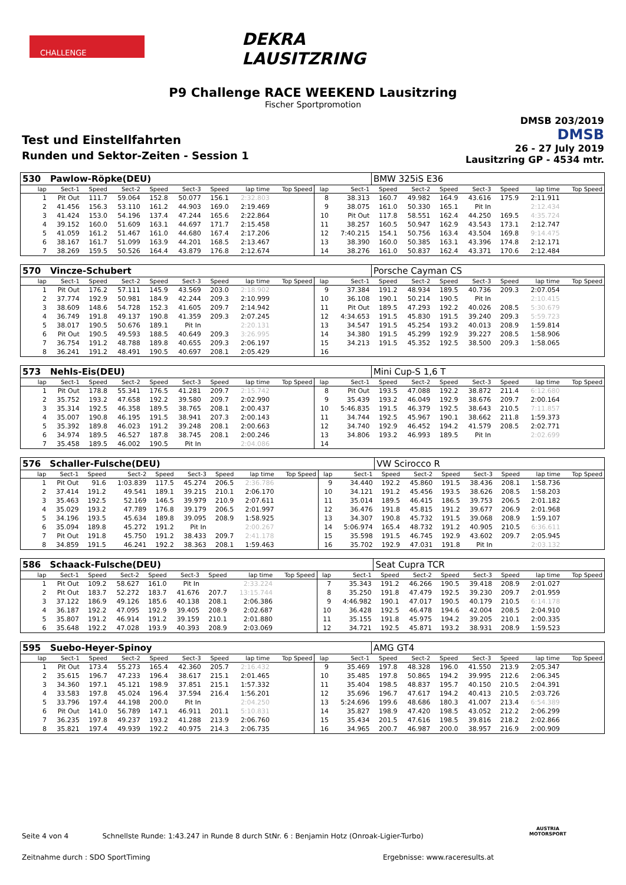CHALLENGE
DEKRA
LAUSITZRING
P9 Challenge RACE WEEKEND Lausitzring
Fischer Sportpromotion
Test und Einstellfahrten
Runden und Sektor-Zeiten - Session 1
DMSB 203/2019
DMSB
26 - 27 July 2019
Lausitzring GP - 4534 mtr.
| 530 | Pawlow-Röpke(DEU) | | | | | | | | | | BMW 325iS E36 | | | | | | |
| lap | Sect-1 | Speed | Sect-2 | Speed | Sect-3 | Speed | lap time | Top Speed | lap | Sect-1 | Speed | Sect-2 | Speed | Sect-3 | Speed | lap time | Top Speed |
| 1 | Pit Out | 111.7 | 59.064 | 152.8 | 50.077 | 156.1 | 2:32.803 | | 8 | 38.313 | 160.7 | 49.982 | 164.9 | 43.616 | 175.9 | 2:11.911 | |
| 2 | 41.456 | 156.3 | 53.110 | 161.2 | 44.903 | 169.0 | 2:19.469 | | 9 | 38.075 | 161.0 | 50.330 | 165.1 | Pit In | | 2:12.434 | |
| 3 | 41.424 | 153.0 | 54.196 | 137.4 | 47.244 | 165.6 | 2:22.864 | | 10 | Pit Out | 117.8 | 58.551 | 162.4 | 44.250 | 169.5 | 4:35.724 | |
| 4 | 39.152 | 160.0 | 51.609 | 163.1 | 44.697 | 171.7 | 2:15.458 | | 11 | 38.257 | 160.5 | 50.947 | 162.9 | 43.543 | 173.1 | 2:12.747 | |
| 5 | 41.059 | 161.2 | 51.467 | 161.0 | 44.680 | 167.4 | 2:17.206 | | 12 | 7:40.215 | 154.1 | 50.756 | 163.4 | 43.504 | 169.8 | 9:14.475 | |
| 6 | 38.167 | 161.7 | 51.099 | 163.9 | 44.201 | 168.5 | 2:13.467 | | 13 | 38.390 | 160.0 | 50.385 | 163.1 | 43.396 | 174.8 | 2:12.171 | |
| 7 | 38.269 | 159.5 | 50.526 | 164.4 | 43.879 | 176.8 | 2:12.674 | | 14 | 38.276 | 161.0 | 50.837 | 162.4 | 43.371 | 170.6 | 2:12.484 | |
| 570 | Vincze-Schubert | | | | | | | | | | Porsche Cayman CS | | | | | | |
| lap | Sect-1 | Speed | Sect-2 | Speed | Sect-3 | Speed | lap time | Top Speed | lap | Sect-1 | Speed | Sect-2 | Speed | Sect-3 | Speed | lap time | Top Speed |
| 1 | Pit Out | 176.2 | 57.111 | 145.9 | 43.569 | 203.0 | 2:18.902 | | 9 | 37.384 | 191.2 | 48.934 | 189.5 | 40.736 | 209.3 | 2:07.054 | |
| 2 | 37.774 | 192.9 | 50.981 | 184.9 | 42.244 | 209.3 | 2:10.999 | | 10 | 36.108 | 190.1 | 50.214 | 190.5 | Pit In | | 2:10.415 | |
| 3 | 38.609 | 148.6 | 54.728 | 152.3 | 41.605 | 209.7 | 2:14.942 | | 11 | Pit Out | 189.5 | 47.293 | 192.2 | 40.026 | 208.5 | 5:30.679 | |
| 4 | 36.749 | 191.8 | 49.137 | 190.8 | 41.359 | 209.3 | 2:07.245 | | 12 | 4:34.653 | 191.5 | 45.830 | 191.5 | 39.240 | 209.3 | 5:59.723 | |
| 5 | 38.017 | 190.5 | 50.676 | 189.1 | Pit In | | 2:20.131 | | 13 | 34.547 | 191.5 | 45.254 | 193.2 | 40.013 | 208.9 | 1:59.814 | |
| 6 | Pit Out | 190.5 | 49.593 | 188.5 | 40.649 | 209.3 | 3:26.995 | | 14 | 34.380 | 191.5 | 45.299 | 192.9 | 39.227 | 208.5 | 1:58.906 | |
| 7 | 36.754 | 191.2 | 48.788 | 189.8 | 40.655 | 209.3 | 2:06.197 | | 15 | 34.213 | 191.5 | 45.352 | 192.5 | 38.500 | 209.3 | 1:58.065 | |
| 8 | 36.241 | 191.2 | 48.491 | 190.5 | 40.697 | 208.1 | 2:05.429 | | 16 | | | | | | | | |
| 573 | Nehls-Eis(DEU) | | | | | | | | | | Mini Cup-S 1,6 T | | | | | | |
| lap | Sect-1 | Speed | Sect-2 | Speed | Sect-3 | Speed | lap time | Top Speed | lap | Sect-1 | Speed | Sect-2 | Speed | Sect-3 | Speed | lap time | Top Speed |
| 1 | Pit Out | 178.8 | 55.341 | 176.5 | 41.281 | 209.7 | 2:15.742 | | 8 | Pit Out | 193.5 | 47.088 | 192.2 | 38.872 | 211.4 | 6:12.680 | |
| 2 | 35.752 | 193.2 | 47.658 | 192.2 | 39.580 | 209.7 | 2:02.990 | | 9 | 35.439 | 193.2 | 46.049 | 192.9 | 38.676 | 209.7 | 2:00.164 | |
| 3 | 35.314 | 192.5 | 46.358 | 189.5 | 38.765 | 208.1 | 2:00.437 | | 10 | 5:46.835 | 191.5 | 46.379 | 192.5 | 38.643 | 210.5 | 7:11.857 | |
| 4 | 35.007 | 190.8 | 46.195 | 191.5 | 38.941 | 207.3 | 2:00.143 | | 11 | 34.744 | 192.5 | 45.967 | 190.1 | 38.662 | 211.8 | 1:59.373 | |
| 5 | 35.392 | 189.8 | 46.023 | 191.2 | 39.248 | 208.1 | 2:00.663 | | 12 | 34.740 | 192.9 | 46.452 | 194.2 | 41.579 | 208.5 | 2:02.771 | |
| 6 | 34.974 | 189.5 | 46.527 | 187.8 | 38.745 | 208.1 | 2:00.246 | | 13 | 34.806 | 193.2 | 46.993 | 189.5 | Pit In | | 2:02.699 | |
| 7 | 35.458 | 189.5 | 46.002 | 190.5 | Pit In | | 2:04.086 | | 14 | | | | | | | | |
| 576 | Schaller-Fulsche(DEU) | | | | | | | | | | VW Scirocco R | | | | | | |
| lap | Sect-1 | Speed | Sect-2 | Speed | Sect-3 | Speed | lap time | Top Speed | lap | Sect-1 | Speed | Sect-2 | Speed | Sect-3 | Speed | lap time | Top Speed |
| 1 | Pit Out | 91.6 | 1:03.839 | 117.5 | 45.274 | 206.5 | 2:36.786 | | 9 | 34.440 | 192.2 | 45.860 | 191.5 | 38.436 | 208.1 | 1:58.736 | |
| 2 | 37.414 | 191.2 | 49.541 | 189.1 | 39.215 | 210.1 | 2:06.170 | | 10 | 34.121 | 191.2 | 45.456 | 193.5 | 38.626 | 208.5 | 1:58.203 | |
| 3 | 35.463 | 192.5 | 52.169 | 146.5 | 39.979 | 210.9 | 2:07.611 | | 11 | 35.014 | 189.5 | 46.415 | 186.5 | 39.753 | 206.5 | 2:01.182 | |
| 4 | 35.029 | 193.2 | 47.789 | 176.8 | 39.179 | 206.5 | 2:01.997 | | 12 | 36.476 | 191.8 | 45.815 | 191.2 | 39.677 | 206.9 | 2:01.968 | |
| 5 | 34.196 | 193.5 | 45.634 | 189.8 | 39.095 | 208.9 | 1:58.925 | | 13 | 34.307 | 190.8 | 45.732 | 191.5 | 39.068 | 208.9 | 1:59.107 | |
| 6 | 35.094 | 189.8 | 45.272 | 191.2 | Pit In | | 2:00.267 | | 14 | 5:06.974 | 165.4 | 48.732 | 191.2 | 40.905 | 210.5 | 6:36.611 | |
| 7 | Pit Out | 191.8 | 45.750 | 191.2 | 38.433 | 209.7 | 2:41.178 | | 15 | 35.598 | 191.5 | 46.745 | 192.9 | 43.602 | 209.7 | 2:05.945 | |
| 8 | 34.859 | 191.5 | 46.241 | 192.2 | 38.363 | 208.1 | 1:59.463 | | 16 | 35.702 | 192.9 | 47.031 | 191.8 | Pit In | | 2:03.132 | |
| 586 | Schaack-Fulsche(DEU) | | | | | | | | | | Seat Cupra TCR | | | | | | |
| lap | Sect-1 | Speed | Sect-2 | Speed | Sect-3 | Speed | lap time | Top Speed | lap | Sect-1 | Speed | Sect-2 | Speed | Sect-3 | Speed | lap time | Top Speed |
| 1 | Pit Out | 109.2 | 58.627 | 161.0 | Pit In | | 2:33.224 | | 7 | 35.343 | 191.2 | 46.266 | 190.5 | 39.418 | 208.9 | 2:01.027 | |
| 2 | Pit Out | 183.7 | 52.272 | 183.7 | 41.676 | 207.7 | 13:15.744 | | 8 | 35.250 | 191.8 | 47.479 | 192.5 | 39.230 | 209.7 | 2:01.959 | |
| 3 | 37.122 | 186.9 | 49.126 | 185.6 | 40.138 | 208.1 | 2:06.386 | | 9 | 4:46.982 | 190.1 | 47.017 | 190.5 | 40.179 | 210.5 | 6:14.178 | |
| 4 | 36.187 | 192.2 | 47.095 | 192.9 | 39.405 | 208.9 | 2:02.687 | | 10 | 36.428 | 192.5 | 46.478 | 194.6 | 42.004 | 208.5 | 2:04.910 | |
| 5 | 35.807 | 191.2 | 46.914 | 191.2 | 39.159 | 210.1 | 2:01.880 | | 11 | 35.155 | 191.8 | 45.975 | 194.2 | 39.205 | 210.1 | 2:00.335 | |
| 6 | 35.648 | 192.2 | 47.028 | 193.9 | 40.393 | 208.9 | 2:03.069 | | 12 | 34.721 | 192.5 | 45.871 | 193.2 | 38.931 | 208.9 | 1:59.523 | |
| 595 | Suebo-Heyer-Spinoy | | | | | | | | | | AMG GT4 | | | | | | |
| lap | Sect-1 | Speed | Sect-2 | Speed | Sect-3 | Speed | lap time | Top Speed | lap | Sect-1 | Speed | Sect-2 | Speed | Sect-3 | Speed | lap time | Top Speed |
| 1 | Pit Out | 173.4 | 55.273 | 165.4 | 42.360 | 205.7 | 2:16.432 | | 9 | 35.469 | 197.8 | 48.328 | 196.0 | 41.550 | 213.9 | 2:05.347 | |
| 2 | 35.615 | 196.7 | 47.233 | 196.4 | 38.617 | 215.1 | 2:01.465 | | 10 | 35.485 | 197.8 | 50.865 | 194.2 | 39.995 | 212.6 | 2:06.345 | |
| 3 | 34.360 | 197.1 | 45.121 | 198.9 | 37.851 | 215.1 | 1:57.332 | | 11 | 35.404 | 198.5 | 48.837 | 195.7 | 40.150 | 210.5 | 2:04.391 | |
| 4 | 33.583 | 197.8 | 45.024 | 196.4 | 37.594 | 216.4 | 1:56.201 | | 12 | 35.696 | 196.7 | 47.617 | 194.2 | 40.413 | 210.5 | 2:03.726 | |
| 5 | 33.796 | 197.4 | 44.198 | 200.0 | Pit In | | 2:04.250 | | 13 | 5:24.696 | 199.6 | 48.686 | 180.3 | 41.007 | 213.4 | 6:54.389 | |
| 6 | Pit Out | 141.0 | 56.789 | 147.1 | 46.911 | 201.1 | 5:10.831 | | 14 | 35.827 | 198.9 | 47.420 | 198.5 | 43.052 | 212.2 | 2:06.299 | |
| 7 | 36.235 | 197.8 | 49.237 | 193.2 | 41.288 | 213.9 | 2:06.760 | | 15 | 35.434 | 201.5 | 47.616 | 198.5 | 39.816 | 218.2 | 2:02.866 | |
| 8 | 35.821 | 197.4 | 49.939 | 192.2 | 40.975 | 214.3 | 2:06.735 | | 16 | 34.965 | 200.7 | 46.987 | 200.0 | 38.957 | 216.9 | 2:00.909 | |
Seite 4 von 4 Schnellste Runde: 1:43.247 in Runde 8 durch StNr. 6 : Benjamin Hotz (Onroak-Ligier-Turbo)
Zeitnahme durch : SDO SportTiming Ergebnisse: www.raceresults.at
AUSTRIA
MOTORSPORT